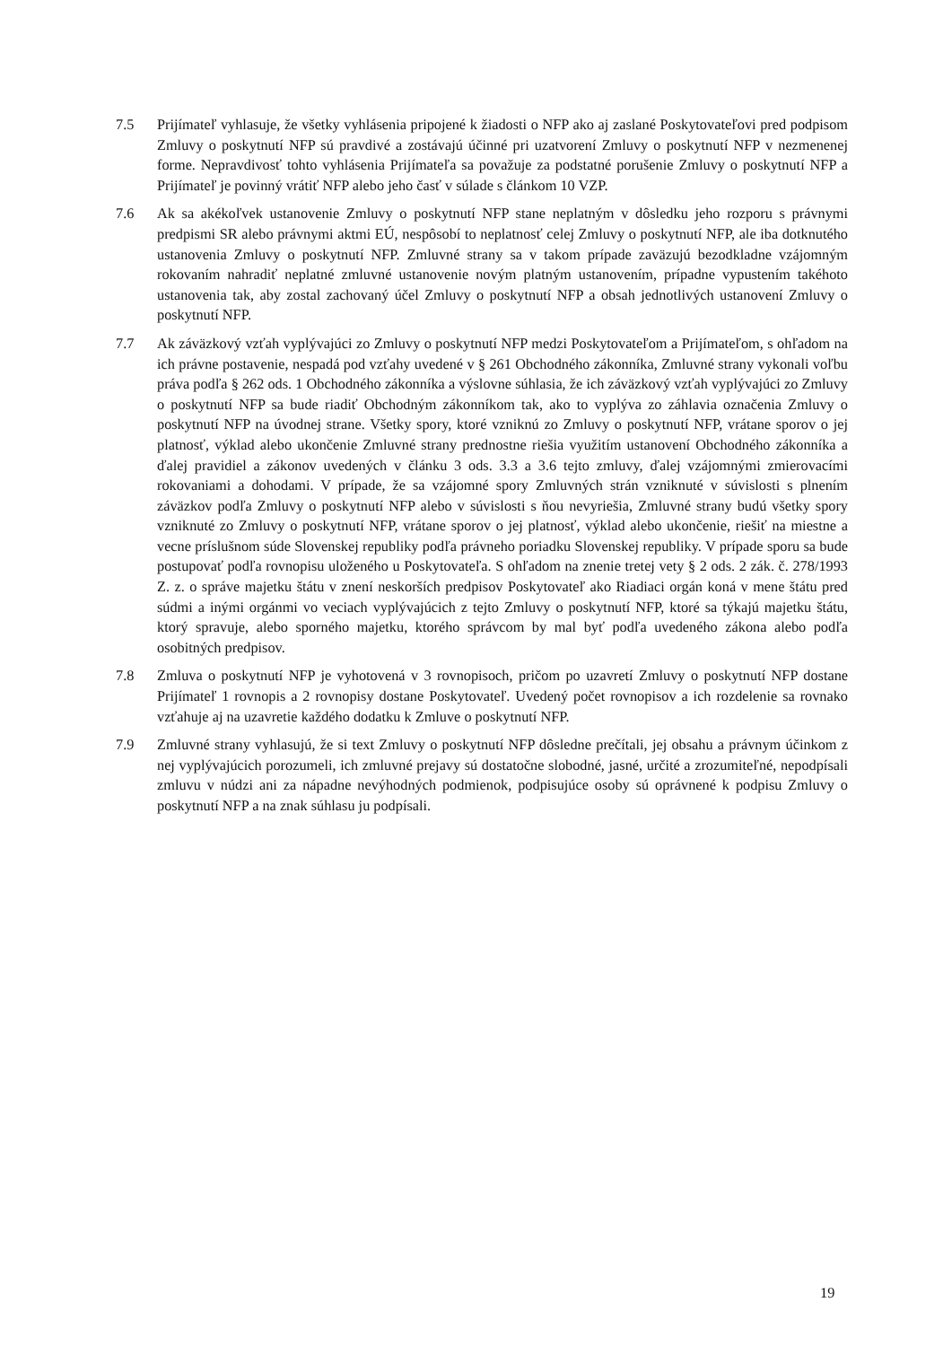7.5 Prijímateľ vyhlasuje, že všetky vyhlásenia pripojené k žiadosti o NFP ako aj zaslané Poskytovateľovi pred podpisom Zmluvy o poskytnutí NFP sú pravdivé a zostávajú účinné pri uzatvorení Zmluvy o poskytnutí NFP v nezmenenej forme. Nepravdivosť tohto vyhlásenia Prijímateľa sa považuje za podstatné porušenie Zmluvy o poskytnutí NFP a Prijímateľ je povinný vrátiť NFP alebo jeho časť v súlade s článkom 10 VZP.
7.6 Ak sa akékoľvek ustanovenie Zmluvy o poskytnutí NFP stane neplatným v dôsledku jeho rozporu s právnymi predpismi SR alebo právnymi aktmi EÚ, nespôsobí to neplatnosť celej Zmluvy o poskytnutí NFP, ale iba dotknutého ustanovenia Zmluvy o poskytnutí NFP. Zmluvné strany sa v takom prípade zaväzujú bezodkladne vzájomným rokovaním nahradiť neplatné zmluvné ustanovenie novým platným ustanovením, prípadne vypustením takéhoto ustanovenia tak, aby zostal zachovaný účel Zmluvy o poskytnutí NFP a obsah jednotlivých ustanovení Zmluvy o poskytnutí NFP.
7.7 Ak záväzkový vzťah vyplývajúci zo Zmluvy o poskytnutí NFP medzi Poskytovateľom a Prijímateľom, s ohľadom na ich právne postavenie, nespadá pod vzťahy uvedené v § 261 Obchodného zákonníka, Zmluvné strany vykonali voľbu práva podľa § 262 ods. 1 Obchodného zákonníka a výslovne súhlasia, že ich záväzkový vzťah vyplývajúci zo Zmluvy o poskytnutí NFP sa bude riadiť Obchodným zákonníkom tak, ako to vyplýva zo záhlavia označenia Zmluvy o poskytnutí NFP na úvodnej strane. Všetky spory, ktoré vzniknú zo Zmluvy o poskytnutí NFP, vrátane sporov o jej platnosť, výklad alebo ukončenie Zmluvné strany prednostne riešia využitím ustanovení Obchodného zákonníka a ďalej pravidiel a zákonov uvedených v článku 3 ods. 3.3 a 3.6 tejto zmluvy, ďalej vzájomnými zmierovacími rokovaniami a dohodami. V prípade, že sa vzájomné spory Zmluvných strán vzniknuté v súvislosti s plnením záväzkov podľa Zmluvy o poskytnutí NFP alebo v súvislosti s ňou nevyriešia, Zmluvné strany budú všetky spory vzniknuté zo Zmluvy o poskytnutí NFP, vrátane sporov o jej platnosť, výklad alebo ukončenie, riešiť na miestne a vecne príslušnom súde Slovenskej republiky podľa právneho poriadku Slovenskej republiky. V prípade sporu sa bude postupovať podľa rovnopisu uloženého u Poskytovateľa. S ohľadom na znenie tretej vety § 2 ods. 2 zák. č. 278/1993 Z. z. o správe majetku štátu v znení neskorších predpisov Poskytovateľ ako Riadiaci orgán koná v mene štátu pred súdmi a inými orgánmi vo veciach vyplývajúcich z tejto Zmluvy o poskytnutí NFP, ktoré sa týkajú majetku štátu, ktorý spravuje, alebo sporného majetku, ktorého správcom by mal byť podľa uvedeného zákona alebo podľa osobitných predpisov.
7.8 Zmluva o poskytnutí NFP je vyhotovená v 3 rovnopisoch, pričom po uzavretí Zmluvy o poskytnutí NFP dostane Prijímateľ 1 rovnopis a 2 rovnopisy dostane Poskytovateľ. Uvedený počet rovnopisov a ich rozdelenie sa rovnako vzťahuje aj na uzavretie každého dodatku k Zmluve o poskytnutí NFP.
7.9 Zmluvné strany vyhlasujú, že si text Zmluvy o poskytnutí NFP dôsledne prečítali, jej obsahu a právnym účinkom z nej vyplývajúcich porozumeli, ich zmluvné prejavy sú dostatočne slobodné, jasné, určité a zrozumiteľné, nepodpísali zmluvu v núdzi ani za nápadne nevýhodných podmienok, podpisujúce osoby sú oprávnené k podpisu Zmluvy o poskytnutí NFP a na znak súhlasu ju podpísali.
19